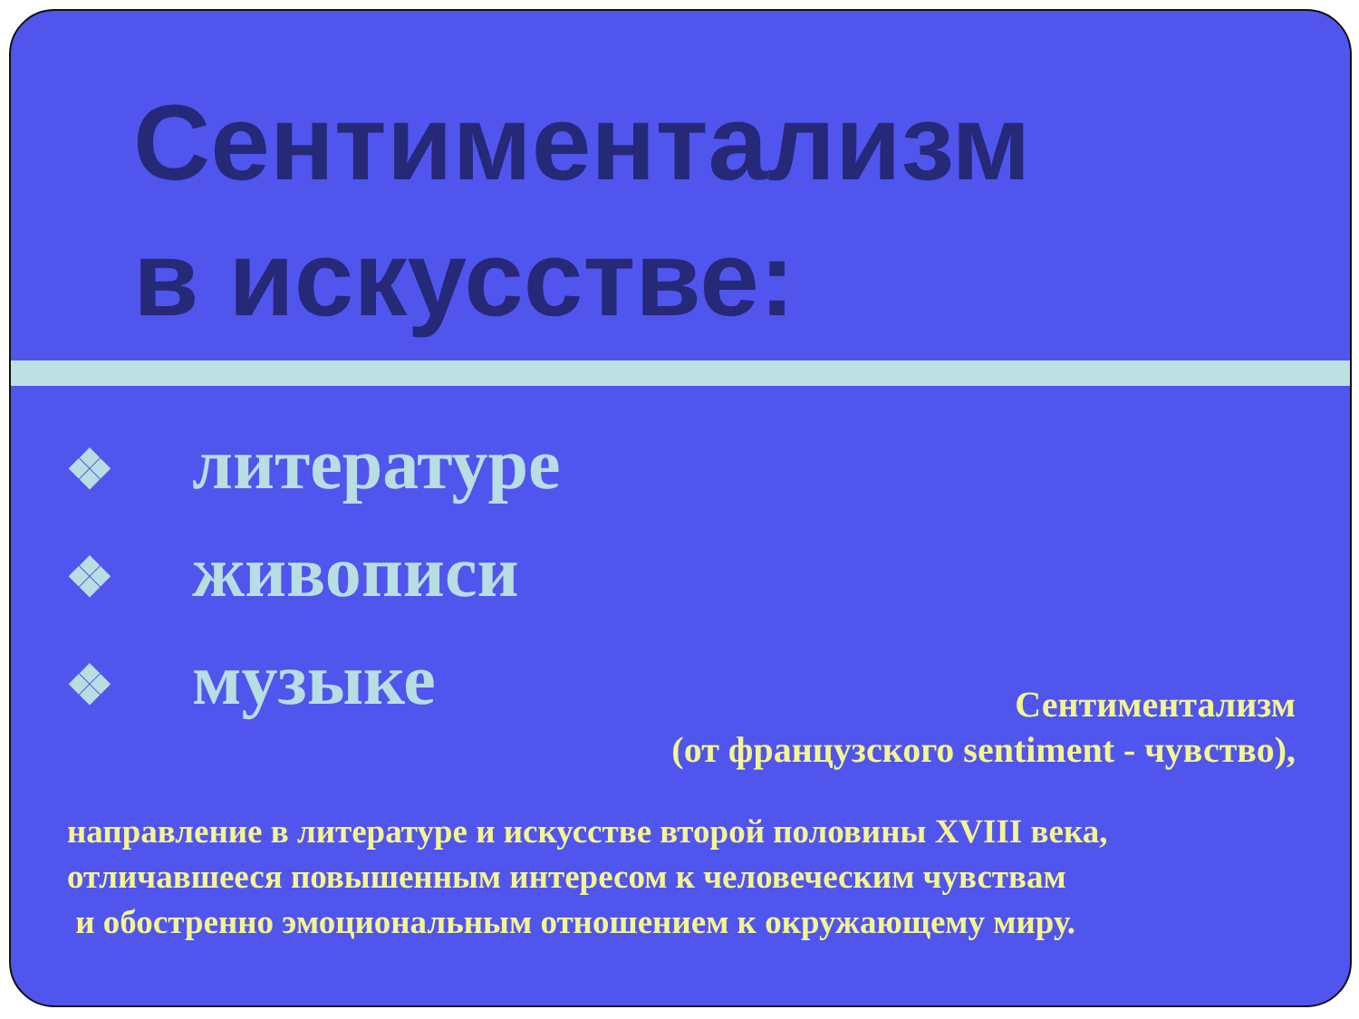Сентиментализм
в искусстве:
❖ литературе
❖ живописи
❖ музыке
Сентиментализм
(от французского sentiment - чувство),
направление в литературе и искусстве второй половины XVIII века,
отличавшееся повышенным интересом к человеческим чувствам
и обостренно эмоциональным отношением к окружающему миру.